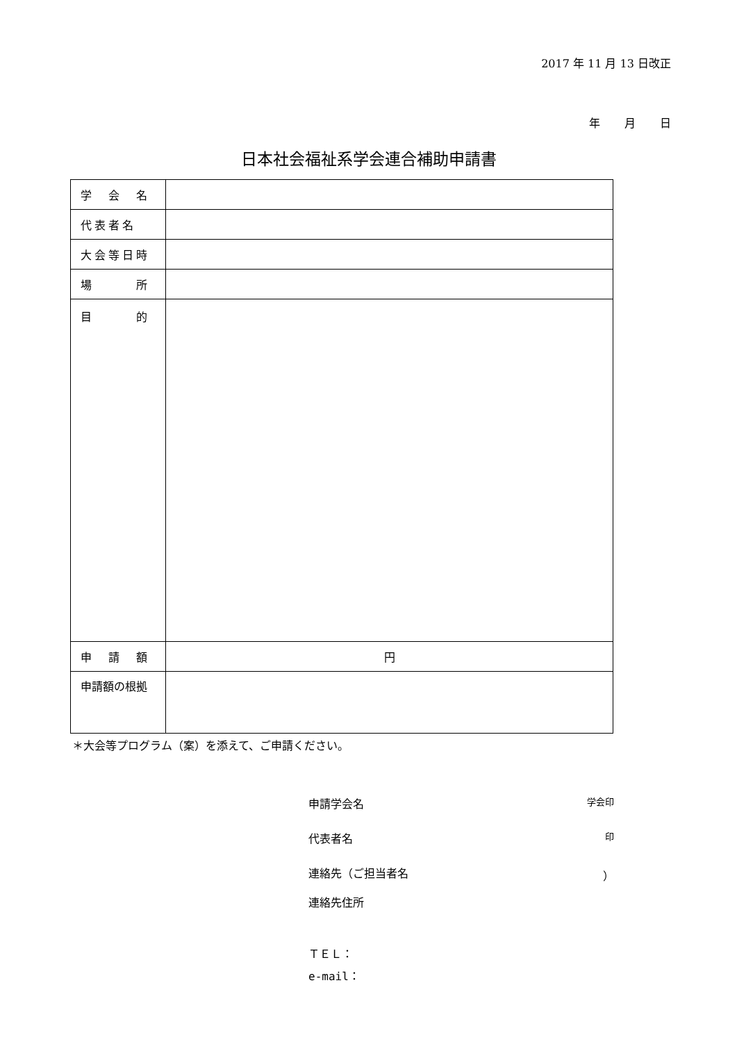2017 年 11 月 13 日改正
年 月 日
日本社会福祉系学会連合補助申請書
| 学 会 名 | |
| 代表者名 | |
| 大会等日時 | |
| 場 所 | |
| 目 的 | |
| 申 請 額 | 円 |
| 申請額の根拠 | |
＊大会等プログラム（案）を添えて、ご申請ください。
申請学会名 学会印
代表者名 印
連絡先（ご担当者名 ）
連絡先住所
ＴＥＬ：
e-mail：